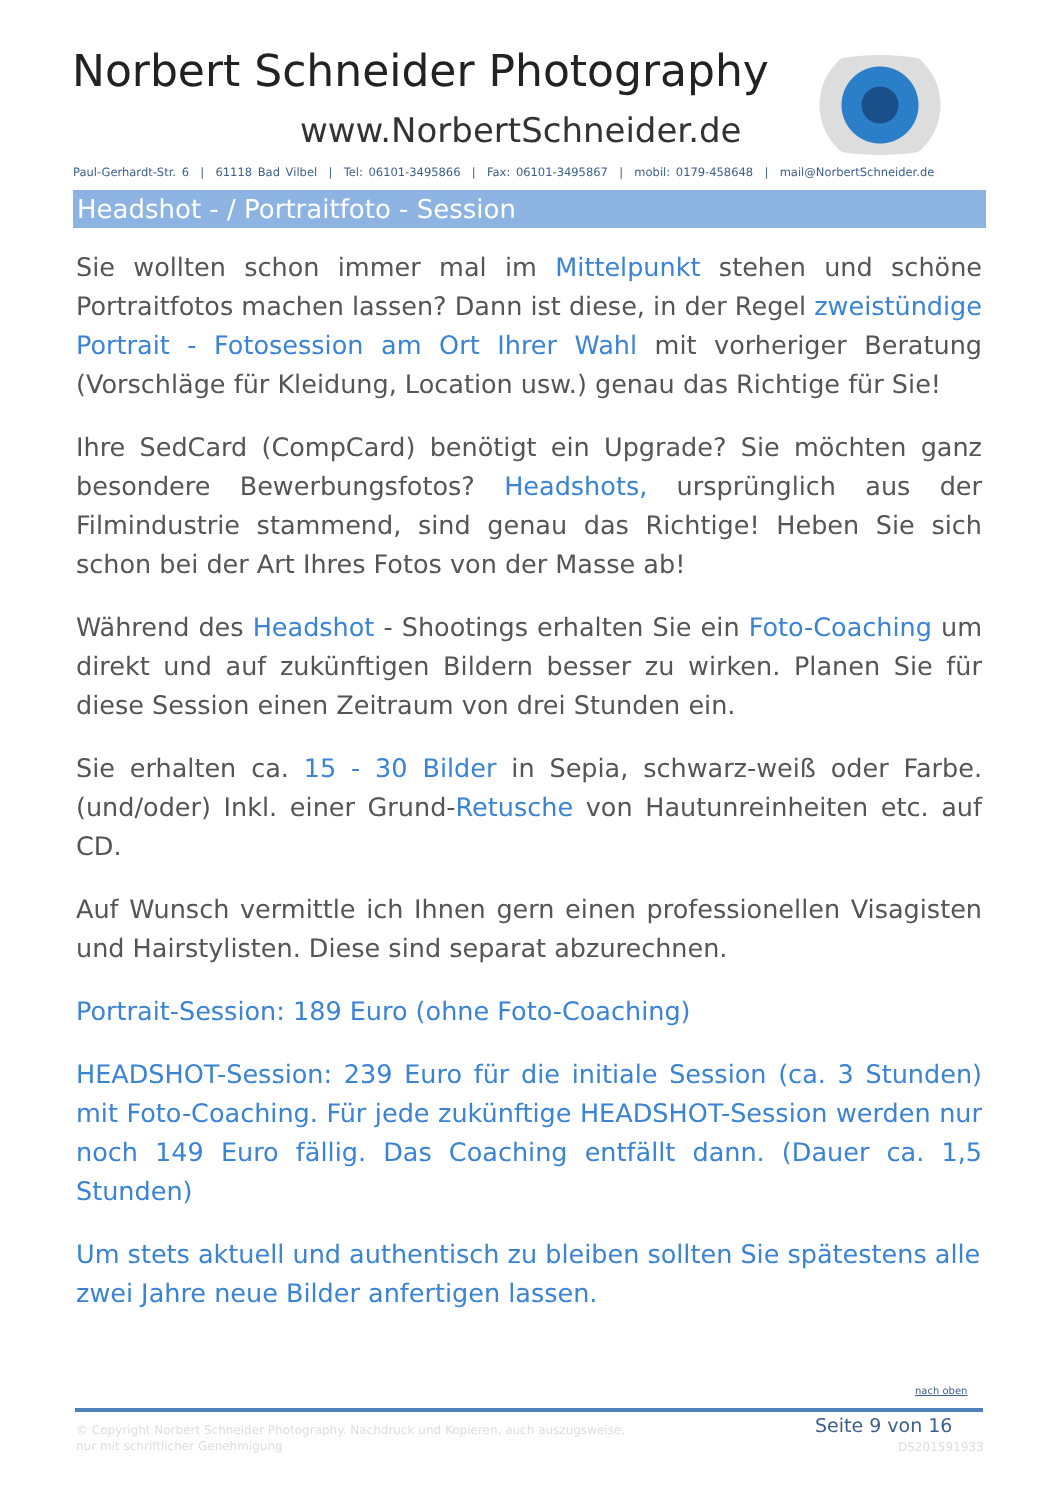Norbert Schneider Photography
www.NorbertSchneider.de
Paul-Gerhardt-Str. 6 | 61118 Bad Vilbel | Tel: 06101-3495866 | Fax: 06101-3495867 | mobil: 0179-458648 | mail@NorbertSchneider.de
Headshot - / Portraitfoto - Session
Sie wollten schon immer mal im Mittelpunkt stehen und schöne Portraitfotos machen lassen? Dann ist diese, in der Regel zweistündige Portrait - Fotosession am Ort Ihrer Wahl mit vorheriger Beratung (Vorschläge für Kleidung, Location usw.) genau das Richtige für Sie!
Ihre SedCard (CompCard) benötigt ein Upgrade? Sie möchten ganz besondere Bewerbungsfotos? Headshots, ursprünglich aus der Filmindustrie stammend, sind genau das Richtige! Heben Sie sich schon bei der Art Ihres Fotos von der Masse ab!
Während des Headshot - Shootings erhalten Sie ein Foto-Coaching um direkt und auf zukünftigen Bildern besser zu wirken. Planen Sie für diese Session einen Zeitraum von drei Stunden ein.
Sie erhalten ca. 15 - 30 Bilder in Sepia, schwarz-weiß oder Farbe. (und/oder) Inkl. einer Grund-Retusche von Hautunreinheiten etc. auf CD.
Auf Wunsch vermittle ich Ihnen gern einen professionellen Visagisten und Hairstylisten. Diese sind separat abzurechnen.
Portrait-Session: 189 Euro (ohne Foto-Coaching)
HEADSHOT-Session: 239 Euro für die initiale Session (ca. 3 Stunden) mit Foto-Coaching. Für jede zukünftige HEADSHOT-Session werden nur noch 149 Euro fällig. Das Coaching entfällt dann. (Dauer ca. 1,5 Stunden)
Um stets aktuell und authentisch zu bleiben sollten Sie spätestens alle zwei Jahre neue Bilder anfertigen lassen.
nach oben
© Copyright Norbert Schneider Photography. Nachdruck und Kopieren, auch auszugsweise,
nur mit schriftlicher Genehmigung
Seite 9 von 16
DS201591933